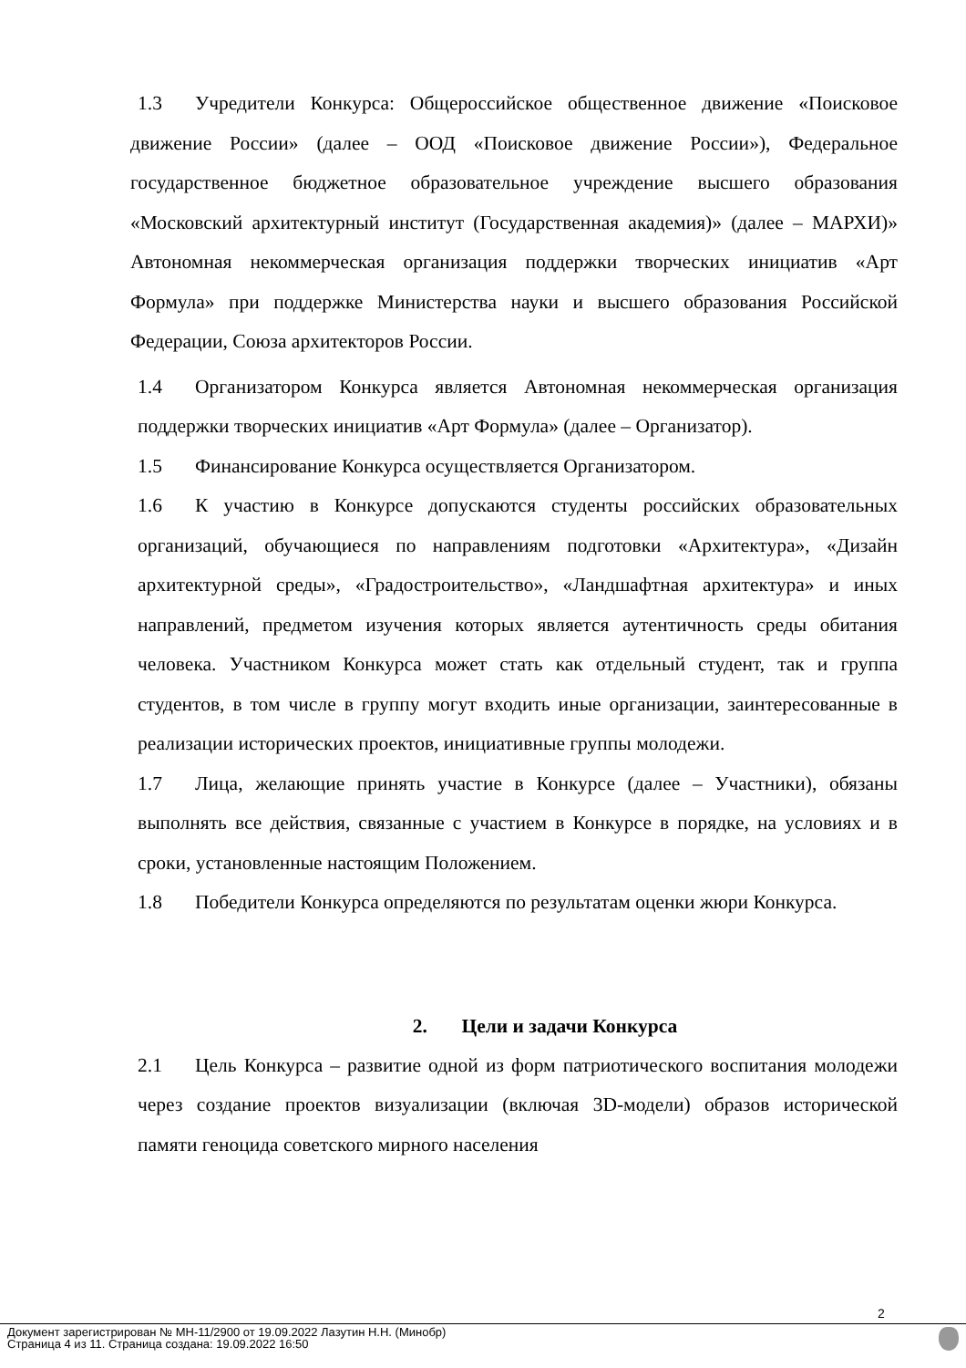1.3 Учредители Конкурса: Общероссийское общественное движение «Поисковое движение России» (далее – ООД «Поисковое движение России»), Федеральное государственное бюджетное образовательное учреждение высшего образования «Московский архитектурный институт (Государственная академия)» (далее – МАРХИ)» Автономная некоммерческая организация поддержки творческих инициатив «Арт Формула» при поддержке Министерства науки и высшего образования Российской Федерации, Союза архитекторов России.
1.4 Организатором Конкурса является Автономная некоммерческая организация поддержки творческих инициатив «Арт Формула» (далее – Организатор).
1.5 Финансирование Конкурса осуществляется Организатором.
1.6 К участию в Конкурсе допускаются студенты российских образовательных организаций, обучающиеся по направлениям подготовки «Архитектура», «Дизайн архитектурной среды», «Градостроительство», «Ландшафтная архитектура» и иных направлений, предметом изучения которых является аутентичность среды обитания человека. Участником Конкурса может стать как отдельный студент, так и группа студентов, в том числе в группу могут входить иные организации, заинтересованные в реализации исторических проектов, инициативные группы молодежи.
1.7 Лица, желающие принять участие в Конкурсе (далее – Участники), обязаны выполнять все действия, связанные с участием в Конкурсе в порядке, на условиях и в сроки, установленные настоящим Положением.
1.8 Победители Конкурса определяются по результатам оценки жюри Конкурса.
2. Цели и задачи Конкурса
2.1 Цель Конкурса – развитие одной из форм патриотического воспитания молодежи через создание проектов визуализации (включая 3D-модели) образов исторической памяти геноцида советского мирного населения
2
Документ зарегистрирован № МН-11/2900 от 19.09.2022 Лазутин Н.Н. (Минобр)
Страница 4 из 11. Страница создана: 19.09.2022 16:50